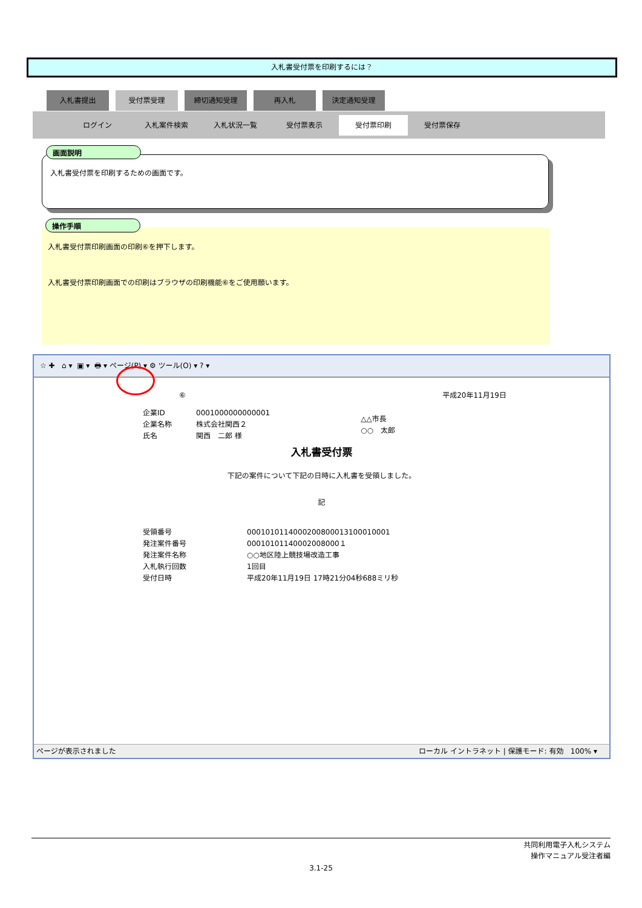入札書受付票を印刷するには？
入札書提出 受付票受理 締切通知受理 再入札 決定通知受理
ログイン 入札案件検索 入札状況一覧 受付票表示 受付票印刷 受付票保存
入札書受付票を印刷するための画面です。
画面説明
入札書受付票印刷画面の印刷⑥を押下します。
入札書受付票印刷画面での印刷はブラウザの印刷機能⑥をご使用願います。
操作手順
☆ ✚ ⌂ ▾ ▣ ▾ 🖶 ▾ ページ(P) ▾ ⚙ ツール(O) ▾ ? ▾
⑥ 平成20年11月19日
企業ID
企業名称
氏名
0001000000000001
株式会社関西２
関西　二郎 様
△△市長
○○　太郎
入札書受付票
下記の案件について下記の日時に入札書を受領しました。
記
受領番号
発注案件番号
発注案件名称
入札執行回数
受付日時
0001010114000200800013100010001
00010101140002008000１
○○地区陸上競技場改造工事
1回目
平成20年11月19日 17時21分04秒688ミリ秒
ページが表示されました ローカル イントラネット | 保護モード: 有効 100% ▾
共同利用電子入札システム
操作マニュアル受注者編
3.1-25